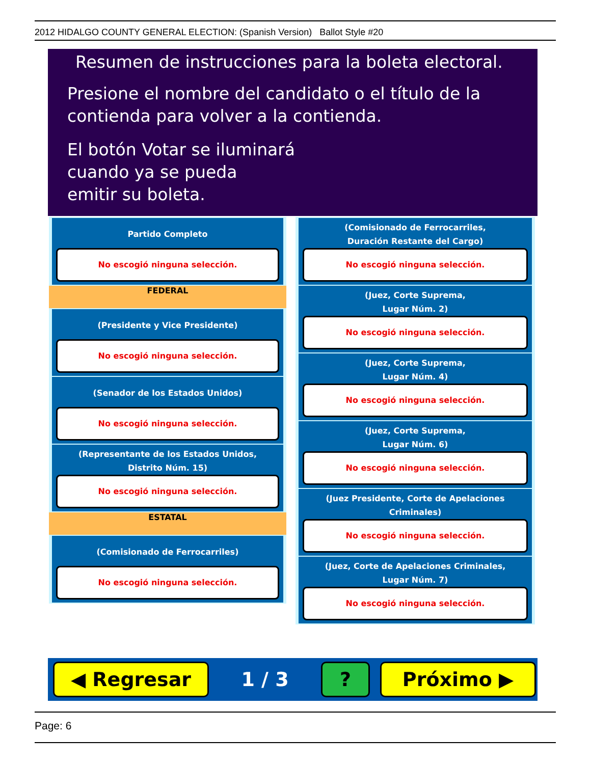2012 HIDALGO COUNTY GENERAL ELECTION: (Spanish Version) Ballot Style #20
Resumen de instrucciones para la boleta electoral.
Presione el nombre del candidato o el título de la
contienda para volver a la contienda.
El botón Votar se iluminará
cuando ya se pueda
emitir su boleta.
Partido Completo
No escogió ninguna selección.
FEDERAL
(Presidente y Vice Presidente)
No escogió ninguna selección.
(Senador de los Estados Unidos)
No escogió ninguna selección.
(Representante de los Estados Unidos,
Distrito Núm. 15)
No escogió ninguna selección.
ESTATAL
(Comisionado de Ferrocarriles)
No escogió ninguna selección.
(Comisionado de Ferrocarriles,
Duración Restante del Cargo)
No escogió ninguna selección.
(Juez, Corte Suprema,
Lugar Núm. 2)
No escogió ninguna selección.
(Juez, Corte Suprema,
Lugar Núm. 4)
No escogió ninguna selección.
(Juez, Corte Suprema,
Lugar Núm. 6)
No escogió ninguna selección.
(Juez Presidente, Corte de Apelaciones Criminales)
No escogió ninguna selección.
(Juez, Corte de Apelaciones Criminales,
Lugar Núm. 7)
No escogió ninguna selección.
◀ Regresar
1 / 3
? Próximo ▶
Page: 6